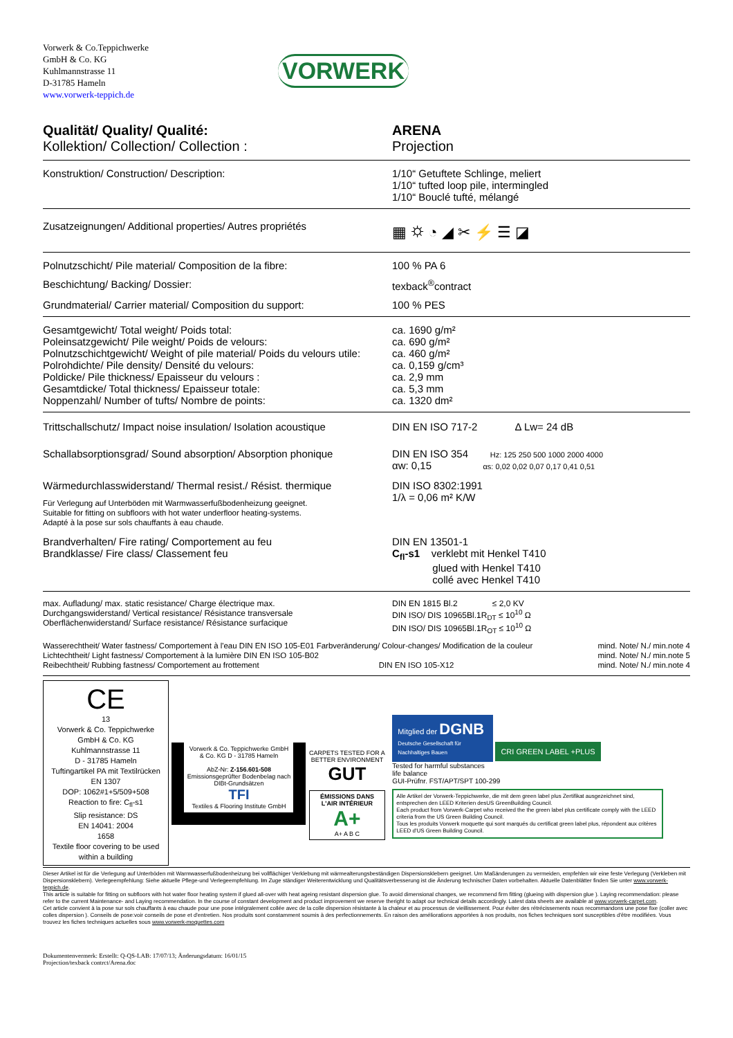Vorwerk & Co.Teppichwerke
GmbH & Co. KG
Kuhlmannstrasse 11
D-31785 Hameln
www.vorwerk-teppich.de
VORWERK
| Qualität/ Quality/ Qualité: Kollektion/ Collection/ Collection : | ARENA Projection |
| Konstruktion/ Construction/ Description: | 1/10“ Getuftete Schlinge, meliert 1/10“ tufted loop pile, intermingled 1/10“ Bouclé tufté, mélangé |
| Zusatzeignungen/ Additional properties/ Autres propriétés | ▦ ⛭ ◔ ◢ ✂ ⚡ ☰ ◪ |
| Polnutzschicht/ Pile material/ Composition de la fibre: | 100 % PA 6 |
| Beschichtung/ Backing/ Dossier: | texback<sup>®</sup>contract |
| Grundmaterial/ Carrier material/ Composition du support: | 100 % PES |
| Gesamtgewicht/ Total weight/ Poids total: Poleinsatzgewicht/ Pile weight/ Poids de velours: Polnutzschichtgewicht/ Weight of pile material/ Poids du velours utile: Polrohdichte/ Pile density/ Densité du velours: Poldicke/ Pile thickness/ Epaisseur du velours : Gesamtdicke/ Total thickness/ Epaisseur totale: Noppenzahl/ Number of tufts/ Nombre de points: | ca. 1690 g/m² ca. 690 g/m² ca. 460 g/m² ca. 0,159 g/cm³ ca. 2,9 mm ca. 5,3 mm ca. 1320 dm² |
| Trittschallschutz/ Impact noise insulation/ Isolation acoustique | DIN EN ISO 717-2 Δ Lw= 24 dB |
| Schallabsorptionsgrad/ Sound absorption/ Absorption phonique | DIN EN ISO 354 Hz: 125 250 500 1000 2000 4000 αw: 0,15 αs: 0,02 0,02 0,07 0,17 0,41 0,51 |
| Wärmedurchlasswiderstand/ Thermal resist./ Résist. thermique Für Verlegung auf Unterböden mit Warmwasserfußbodenheizung geeignet. Suitable for fitting on subfloors with hot water underfloor heating-systems. Adapté à la pose sur sols chauffants à eau chaude. | DIN ISO 8302:1991 1/λ = 0,06 m² K/W |
| Brandverhalten/ Fire rating/ Comportement au feu Brandklasse/ Fire class/ Classement feu | DIN EN 13501-1 C<sub>fl</sub>-s1 verklebt mit Henkel T410 glued with Henkel T410 collé avec Henkel T410 |
| max. Aufladung/ max. static resistance/ Charge électrique max. Durchgangswiderstand/ Vertical resistance/ Résistance transversale Oberflächenwiderstand/ Surface resistance/ Résistance surfacique | DIN EN 1815 Bl.2 ≤ 2,0 KV DIN ISO/ DIS 10965Bl.1R<sub>DT</sub> ≤ 10<sup>10</sup> Ω DIN ISO/ DIS 10965Bl.1R<sub>OT</sub> ≤ 10<sup>10</sup> Ω |
Wasserechtheit/ Water fastness/ Comportement à l'eau DIN EN ISO 105-E01 Farbveränderung/ Colour-changes/ Modification de la couleur mind. Note/ N./ min.note 4
Lichtechtheit/ Light fastness/ Comportement à la lumière DIN EN ISO 105-B02 mind. Note/ N./ min.note 5
Reibechtheit/ Rubbing fastness/ Comportement au frottement DIN EN ISO 105-X12 mind. Note/ N./ min.note 4
CE
13
Vorwerk & Co. Teppichwerke
GmbH & Co. KG
Kuhlmannstrasse 11
D - 31785 Hameln
Tuftingartikel PA mit Textilrücken
EN 1307
DOP: 1062#1+5/509+508
Reaction to fire: C<sub>fl</sub>-s1
Slip resistance: DS
EN 14041: 2004
1658
Textile floor covering to be used within a building
Vorwerk & Co. Teppichwerke GmbH & Co. KG D - 31785 Hameln
AbZ-Nr: Z-156.601-508
Emissionsgeprüfter Bodenbelag nach DIBt-Grundsätzen
TFI
Textiles & Flooring Institute GmbH
CARPETS TESTED FOR A BETTER ENVIRONMENT
GUT
ÉMISSIONS DANS L'AIR INTÉRIEUR
A+
A+ A B C
Mitglied der DGNB
Deutsche Gesellschaft für Nachhaltiges Bauen CRI GREEN LABEL +PLUS Tested for harmful substances
life balance
GUI-Prüfnr. FST/APT/SPT 100-299
Alle Artikel der Vorwerk-Teppichwerke, die mit dem green label plus Zertifikat ausgezeichnet sind, entsprechen den LEED Kriterien desUS GreenBuilding Council.
Each product from Vorwerk-Carpet who received the the green label plus certificate comply with the LEED criteria from the US Green Building Council.
Tous les produits Vorwerk moquette qui sont marqués du certificat green label plus, répondent aux critères LEED d'US Green Building Council.
Dieser Artikel ist für die Verlegung auf Unterböden mit Warmwasserfußbodenheizung bei vollflächiger Verklebung mit wärmealterungsbeständigen Dispersionsklebern geeignet. Um Maßänderungen zu vermeiden, empfehlen wir eine feste Verlegung (Verkleben mit Dispersionsklebern). Verlegeempfehlung: Siehe aktuelle Pflege-und Verlegeempfehlung. Im Zuge ständiger Weiterentwicklung und Qualitätsverbesserung ist die Änderung technischer Daten vorbehalten. Aktuelle Datenblätter finden Sie unter www.vorwerk-teppich.de.
This article is suitable for fitting on subfloors with hot water floor heating system if glued all-over with heat ageing resistant dispersion glue. To avoid dimensional changes, we recommend firm fitting (glueing with dispersion glue ). Laying recommendation: please refer to the current Maintenance- and Laying recommendation. In the course of constant development and product improvement we reserve theright to adapt our technical details accordingly. Latest data sheets are available at www.vorwerk-carpet.com.
Cet article convient à la pose sur sols chauffants à eau chaude pour une pose intégralement collée avec de la colle dispersion résistante à la chaleur et au processus de vieillissement. Pour éviter des rétrécissements nous recommandons une pose fixe (coller avec colles dispersion ). Conseils de pose:voir conseils de pose et d'entretien. Nos produits sont constamment soumis à des perfectionnements. En raison des améliorations apportées à nos produits, nos fiches techniques sont susceptibles d'être modifiées. Vous trouvez les fiches techniques actuelles sous www.vorwerk-moquettes.com
Dokumentenvermerk: Erstellt: Q-QS-LAB: 17/07/13; Änderungsdatum: 16/01/15
Projection/texback contrct/Arena.doc